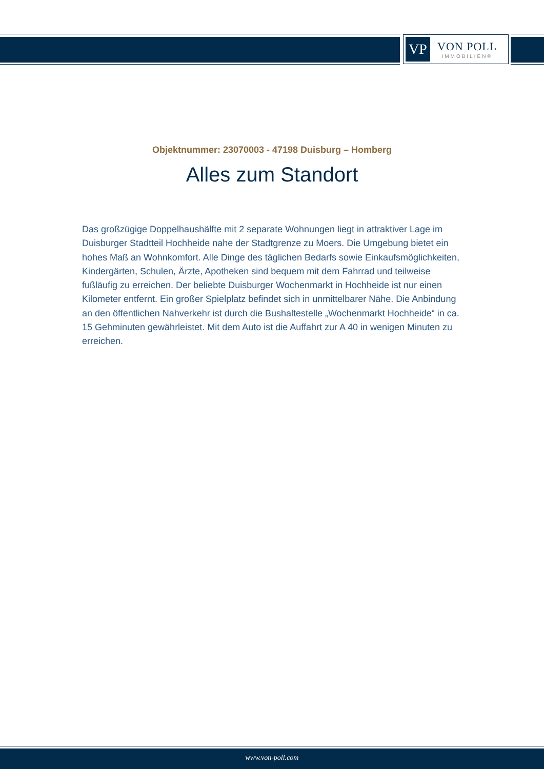VP
VON POLL
IMMOBILIEN®
Objektnummer: 23070003 - 47198 Duisburg – Homberg
Alles zum Standort
Das großzügige Doppelhaushälfte mit 2 separate Wohnungen liegt in attraktiver Lage im Duisburger Stadtteil Hochheide nahe der Stadtgrenze zu Moers. Die Umgebung bietet ein hohes Maß an Wohnkomfort. Alle Dinge des täglichen Bedarfs sowie Einkaufsmöglichkeiten, Kindergärten, Schulen, Ärzte, Apotheken sind bequem mit dem Fahrrad und teilweise fußläufig zu erreichen. Der beliebte Duisburger Wochenmarkt in Hochheide ist nur einen Kilometer entfernt. Ein großer Spielplatz befindet sich in unmittelbarer Nähe. Die Anbindung an den öffentlichen Nahverkehr ist durch die Bushaltestelle „Wochenmarkt Hochheide“ in ca. 15 Gehminuten gewährleistet. Mit dem Auto ist die Auffahrt zur A 40 in wenigen Minuten zu erreichen.
www.von-poll.com